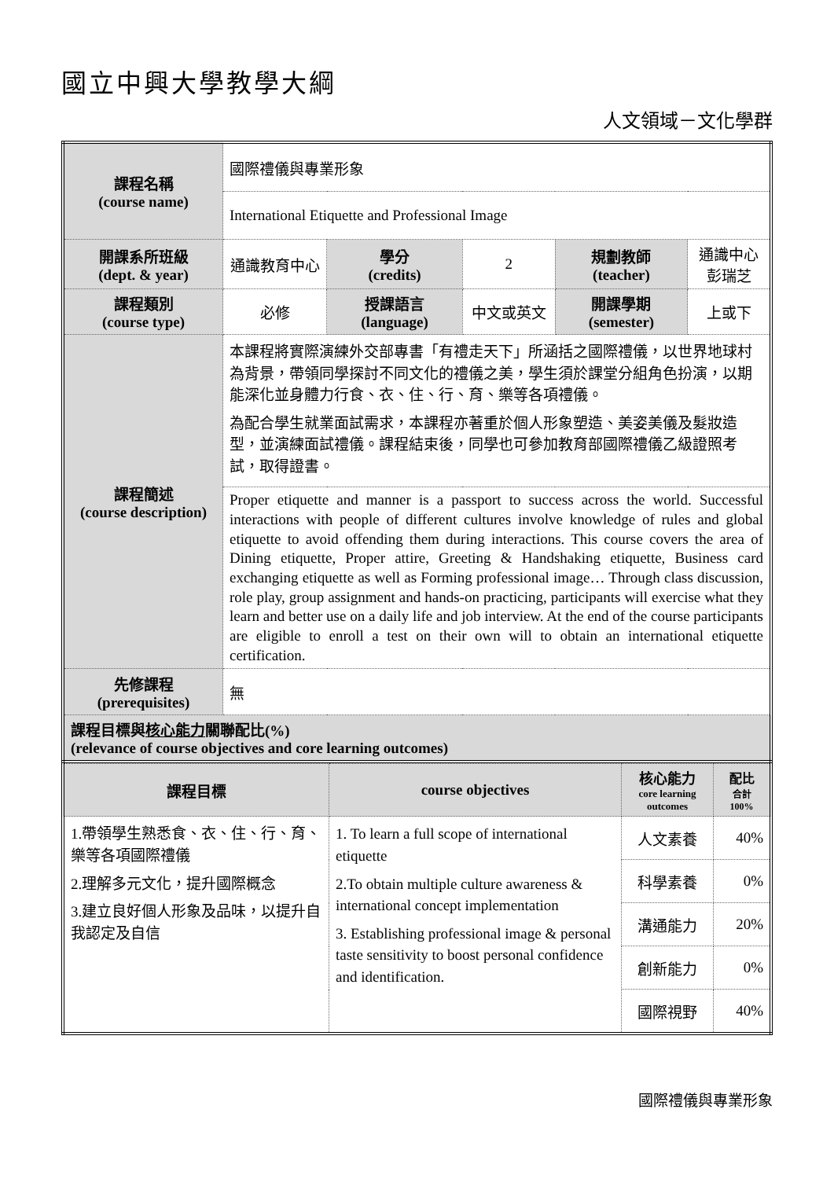國立中興大學教學大綱
人文領域－文化學群
| 課程名稱 (course name) | 國際禮儀與專業形象 | | | | |
| | International Etiquette and Professional Image | | | | |
| 開課系所班級 (dept. & year) | 通識教育中心 | 學分 (credits) | 2 | 規劃教師 (teacher) | 通識中心 彭瑞芝 |
| 課程類別 (course type) | 必修 | 授課語言 (language) | 中文或英文 | 開課學期 (semester) | 上或下 |
| 課程簡述 (course description) | 本課程將實際演練外交部專書「有禮走天下」所涵括之國際禮儀，以世界地球村為背景，帶領同學探討不同文化的禮儀之美，學生須於課堂分組角色扮演，以期能深化並身體力行食、衣、住、行、育、樂等各項禮儀。 為配合學生就業面試需求，本課程亦著重於個人形象塑造、美姿美儀及髮妝造型，並演練面試禮儀。課程結束後，同學也可參加教育部國際禮儀乙級證照考試，取得證書。 | | | | |
| | Proper etiquette and manner is a passport to success across the world. Successful interactions with people of different cultures involve knowledge of rules and global etiquette to avoid offending them during interactions. This course covers the area of Dining etiquette, Proper attire, Greeting & Handshaking etiquette, Business card exchanging etiquette as well as Forming professional image… Through class discussion, role play, group assignment and hands-on practicing, participants will exercise what they learn and better use on a daily life and job interview. At the end of the course participants are eligible to enroll a test on their own will to obtain an international etiquette certification. | | | | |
| 先修課程 (prerequisites) | 無 | | | | |
| 課程目標與 核心能力 關聯配比(%) (relevance of course objectives and core learning outcomes) | | | | | |
| 課程目標 | course objectives | 核心能力 core learning outcomes | 配比 合計 100% |
| 1.帶領學生熟悉食、衣、住、行、育、樂等各項國際禮儀 2.理解多元文化，提升國際概念 3.建立良好個人形象及品味，以提升自我認定及自信 | 1. To learn a full scope of international etiquette 2.To obtain multiple culture awareness & international concept implementation 3. Establishing professional image & personal taste sensitivity to boost personal confidence and identification. | 人文素養 | 40% |
| | | 科學素養 | 0% |
| | | 溝通能力 | 20% |
| | | 創新能力 | 0% |
| | | 國際視野 | 40% |
國際禮儀與專業形象